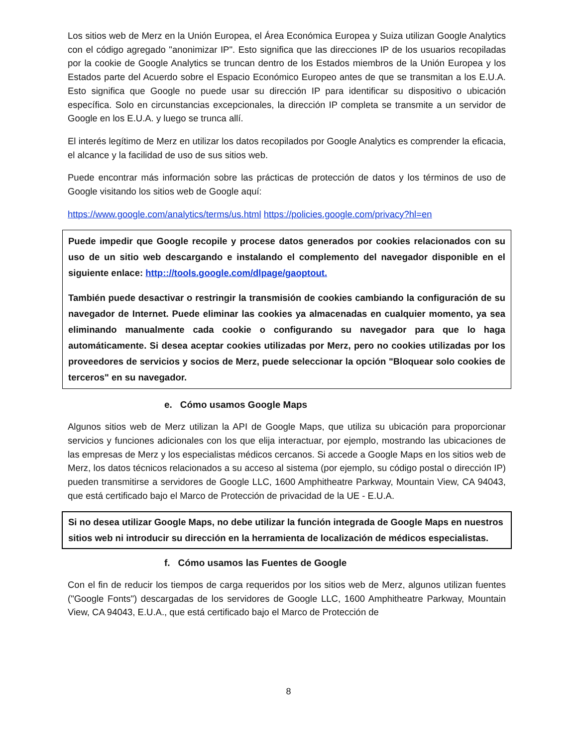Los sitios web de Merz en la Unión Europea, el Área Económica Europea y Suiza utilizan Google Analytics con el código agregado "anonimizar IP". Esto significa que las direcciones IP de los usuarios recopiladas por la cookie de Google Analytics se truncan dentro de los Estados miembros de la Unión Europea y los Estados parte del Acuerdo sobre el Espacio Económico Europeo antes de que se transmitan a los E.U.A. Esto significa que Google no puede usar su dirección IP para identificar su dispositivo o ubicación específica. Solo en circunstancias excepcionales, la dirección IP completa se transmite a un servidor de Google en los E.U.A. y luego se trunca allí.
El interés legítimo de Merz en utilizar los datos recopilados por Google Analytics es comprender la eficacia, el alcance y la facilidad de uso de sus sitios web.
Puede encontrar más información sobre las prácticas de protección de datos y los términos de uso de Google visitando los sitios web de Google aquí:
https://www.google.com/analytics/terms/us.html https://policies.google.com/privacy?hl=en
Puede impedir que Google recopile y procese datos generados por cookies relacionados con su uso de un sitio web descargando e instalando el complemento del navegador disponible en el siguiente enlace: http:://tools.google.com/dlpage/gaoptout.
También puede desactivar o restringir la transmisión de cookies cambiando la configuración de su navegador de Internet. Puede eliminar las cookies ya almacenadas en cualquier momento, ya sea eliminando manualmente cada cookie o configurando su navegador para que lo haga automáticamente. Si desea aceptar cookies utilizadas por Merz, pero no cookies utilizadas por los proveedores de servicios y socios de Merz, puede seleccionar la opción "Bloquear solo cookies de terceros" en su navegador.
e. Cómo usamos Google Maps
Algunos sitios web de Merz utilizan la API de Google Maps, que utiliza su ubicación para proporcionar servicios y funciones adicionales con los que elija interactuar, por ejemplo, mostrando las ubicaciones de las empresas de Merz y los especialistas médicos cercanos. Si accede a Google Maps en los sitios web de Merz, los datos técnicos relacionados a su acceso al sistema (por ejemplo, su código postal o dirección IP) pueden transmitirse a servidores de Google LLC, 1600 Amphitheatre Parkway, Mountain View, CA 94043, que está certificado bajo el Marco de Protección de privacidad de la UE - E.U.A.
Si no desea utilizar Google Maps, no debe utilizar la función integrada de Google Maps en nuestros sitios web ni introducir su dirección en la herramienta de localización de médicos especialistas.
f. Cómo usamos las Fuentes de Google
Con el fin de reducir los tiempos de carga requeridos por los sitios web de Merz, algunos utilizan fuentes ("Google Fonts") descargadas de los servidores de Google LLC, 1600 Amphitheatre Parkway, Mountain View, CA 94043, E.U.A., que está certificado bajo el Marco de Protección de
8